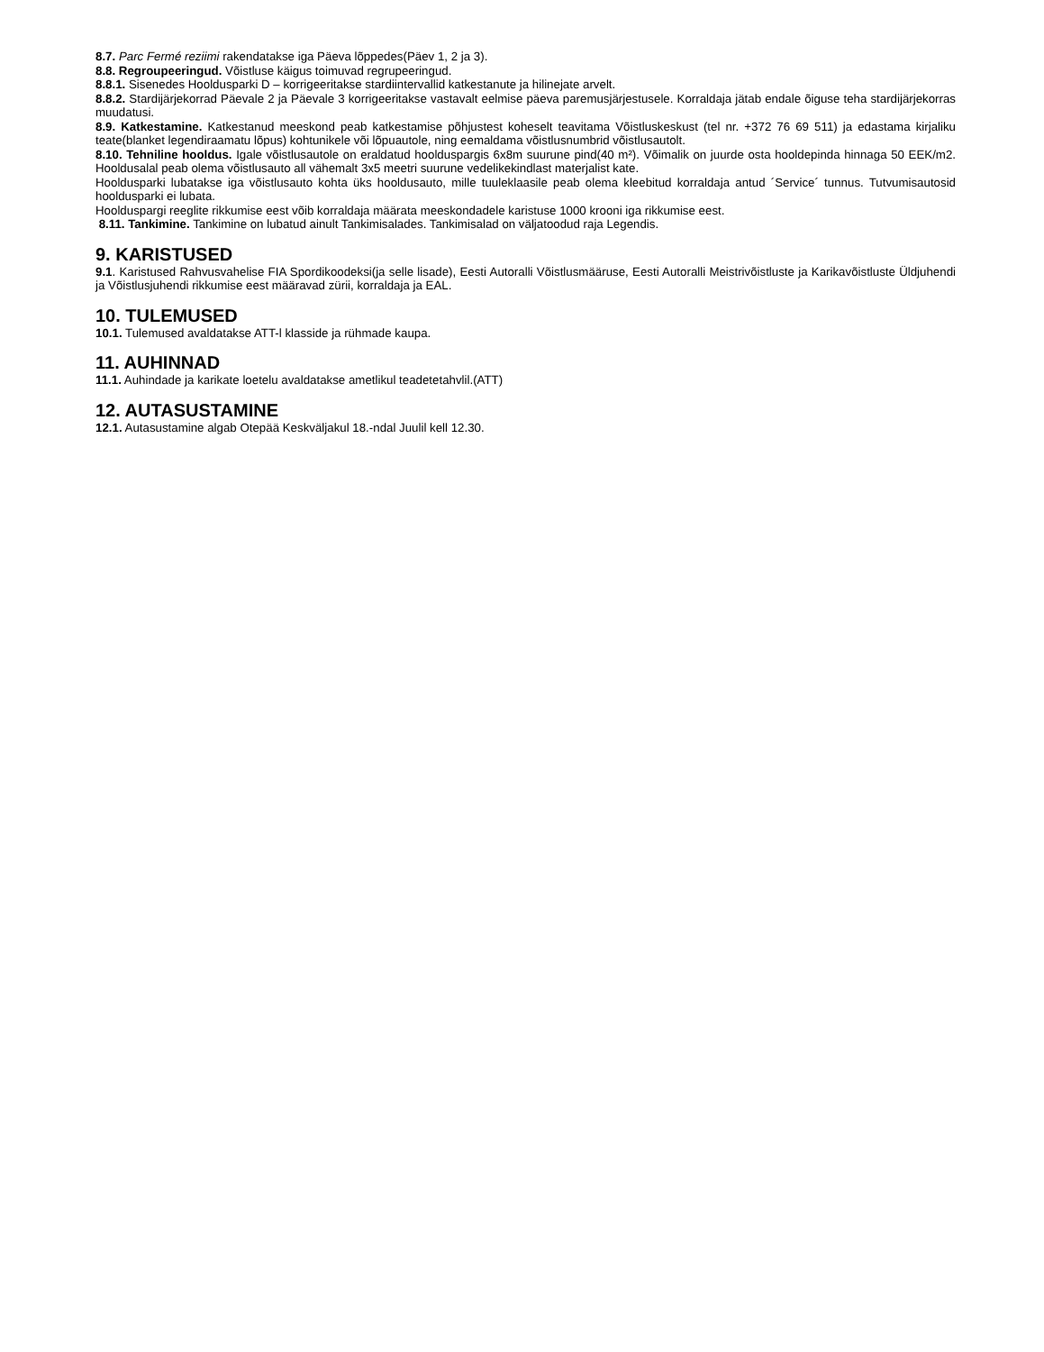8.7. Parc Fermé reziimi rakendatakse iga Päeva lõppedes(Päev 1, 2 ja 3).
8.8. Regroupeeringud. Võistluse käigus toimuvad regrupeeringud.
8.8.1. Sisenedes Hooldusparki D – korrigeeritakse stardiintervallid katkestanute ja hilinejate arvelt.
8.8.2. Stardijärjekorrad Päevale 2 ja Päevale 3 korrigeeritakse vastavalt eelmise päeva paremusjärjestusele. Korraldaja jätab endale õiguse teha stardijärjekorras muudatusi.
8.9. Katkestamine. Katkestanud meeskond peab katkestamise põhjustest koheselt teavitama Võistluskeskust (tel nr. +372 76 69 511) ja edastama kirjaliku teate(blanket legendiraamatu lõpus) kohtunikele või lõpuautole, ning eemaldama võistlusnumbrid võistlusautolt.
8.10. Tehniline hooldus. Igale võistlusautole on eraldatud hoolduspargis 6x8m suurune pind(40 m²). Võimalik on juurde osta hooldepinda hinnaga 50 EEK/m2. Hooldusalal peab olema võistlusauto all vähemalt 3x5 meetri suurune vedelikekindlast materjalist kate.
Hooldusparki lubatakse iga võistlusauto kohta üks hooldusauto, mille tuuleklaasile peab olema kleebitud korraldaja antud ´Service´ tunnus. Tutvumisautosid hooldusparki ei lubata.
Hoolduspargi reeglite rikkumise eest võib korraldaja määrata meeskondadele karistuse 1000 krooni iga rikkumise eest.
8.11. Tankimine. Tankimine on lubatud ainult Tankimisalades. Tankimisalad on väljatoodud raja Legendis.
9. KARISTUSED
9.1. Karistused Rahvusvahelise FIA Spordikoodeksi(ja selle lisade), Eesti Autoralli Võistlusmääruse, Eesti Autoralli Meistrivõistluste ja Karikavõistluste Üldjuhendi ja Võistlusjuhendi rikkumise eest määravad zürii, korraldaja ja EAL.
10. TULEMUSED
10.1. Tulemused avaldatakse ATT-l klasside ja rühmade kaupa.
11. AUHINNAD
11.1. Auhindade ja karikate loetelu avaldatakse ametlikul teadetetahvlil.(ATT)
12. AUTASUSTAMINE
12.1. Autasustamine algab Otepää Keskväljakul 18.-ndal Juulil kell 12.30.